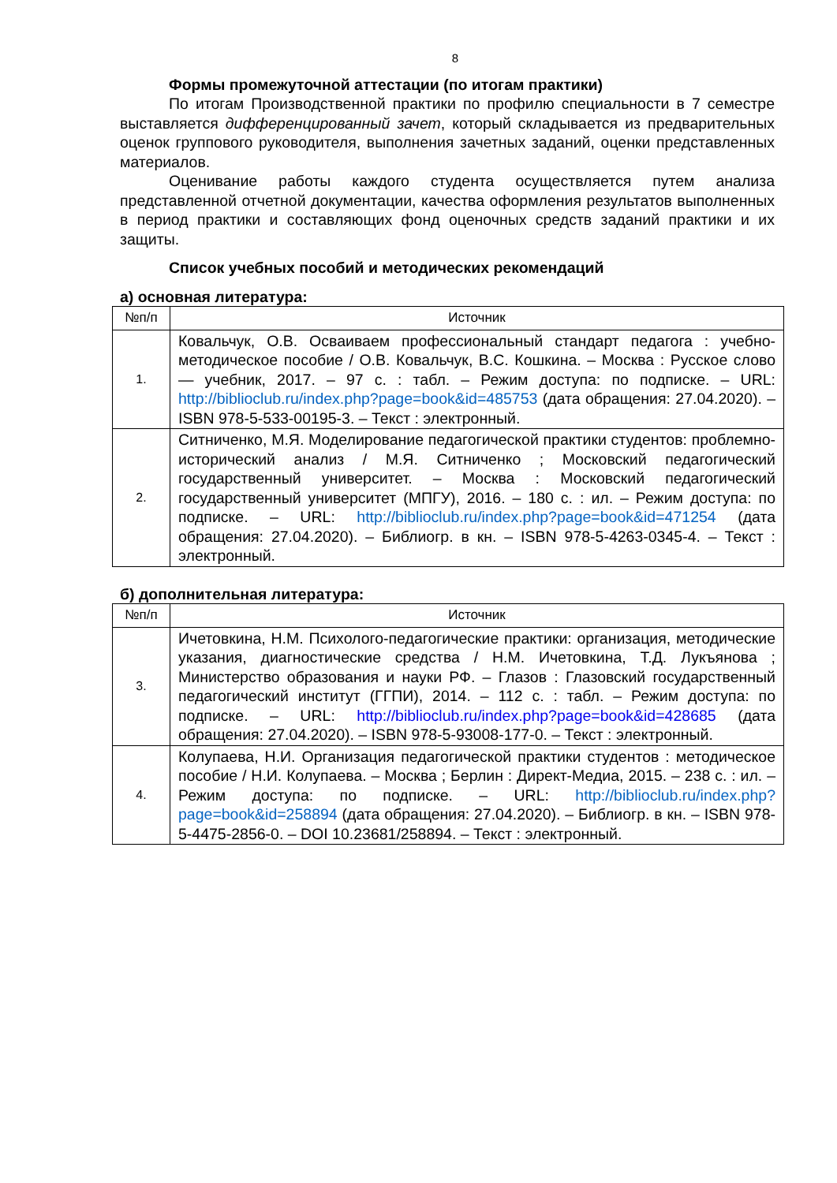8
Формы промежуточной аттестации (по итогам практики)
По итогам Производственной практики по профилю специальности в 7 семестре выставляется дифференцированный зачет, который складывается из предварительных оценок группового руководителя, выполнения зачетных заданий, оценки представленных материалов.
Оценивание работы каждого студента осуществляется путем анализа представленной отчетной документации, качества оформления результатов выполненных в период практики и составляющих фонд оценочных средств заданий практики и их защиты.
Список учебных пособий и методических рекомендаций
а) основная литература:
| №п/п | Источник |
| --- | --- |
| 1. | Ковальчук, О.В. Осваиваем профессиональный стандарт педагога : учебно-методическое пособие / О.В. Ковальчук, В.С. Кошкина. – Москва : Русское слово — учебник, 2017. – 97 с. : табл. – Режим доступа: по подписке. – URL: http://biblioclub.ru/index.php?page=book&id=485753 (дата обращения: 27.04.2020). – ISBN 978-5-533-00195-3. – Текст : электронный. |
| 2. | Ситниченко, М.Я. Моделирование педагогической практики студентов: проблемно-исторический анализ / М.Я. Ситниченко ; Московский педагогический государственный университет. – Москва : Московский педагогический государственный университет (МПГУ), 2016. – 180 с. : ил. – Режим доступа: по подписке. – URL: http://biblioclub.ru/index.php?page=book&id=471254 (дата обращения: 27.04.2020). – Библиогр. в кн. – ISBN 978-5-4263-0345-4. – Текст : электронный. |
б) дополнительная литература:
| №п/п | Источник |
| --- | --- |
| 3. | Ичетовкина, Н.М. Психолого-педагогические практики: организация, методические указания, диагностические средства / Н.М. Ичетовкина, Т.Д. Лукъянова ; Министерство образования и науки РФ. – Глазов : Глазовский государственный педагогический институт (ГГПИ), 2014. – 112 с. : табл. – Режим доступа: по подписке. – URL: http://biblioclub.ru/index.php?page=book&id=428685 (дата обращения: 27.04.2020). – ISBN 978-5-93008-177-0. – Текст : электронный. |
| 4. | Колупаева, Н.И. Организация педагогической практики студентов : методическое пособие / Н.И. Колупаева. – Москва ; Берлин : Директ-Медиа, 2015. – 238 с. : ил. – Режим доступа: по подписке. – URL: http://biblioclub.ru/index.php?page=book&id=258894 (дата обращения: 27.04.2020). – Библиогр. в кн. – ISBN 978-5-4475-2856-0. – DOI 10.23681/258894. – Текст : электронный. |